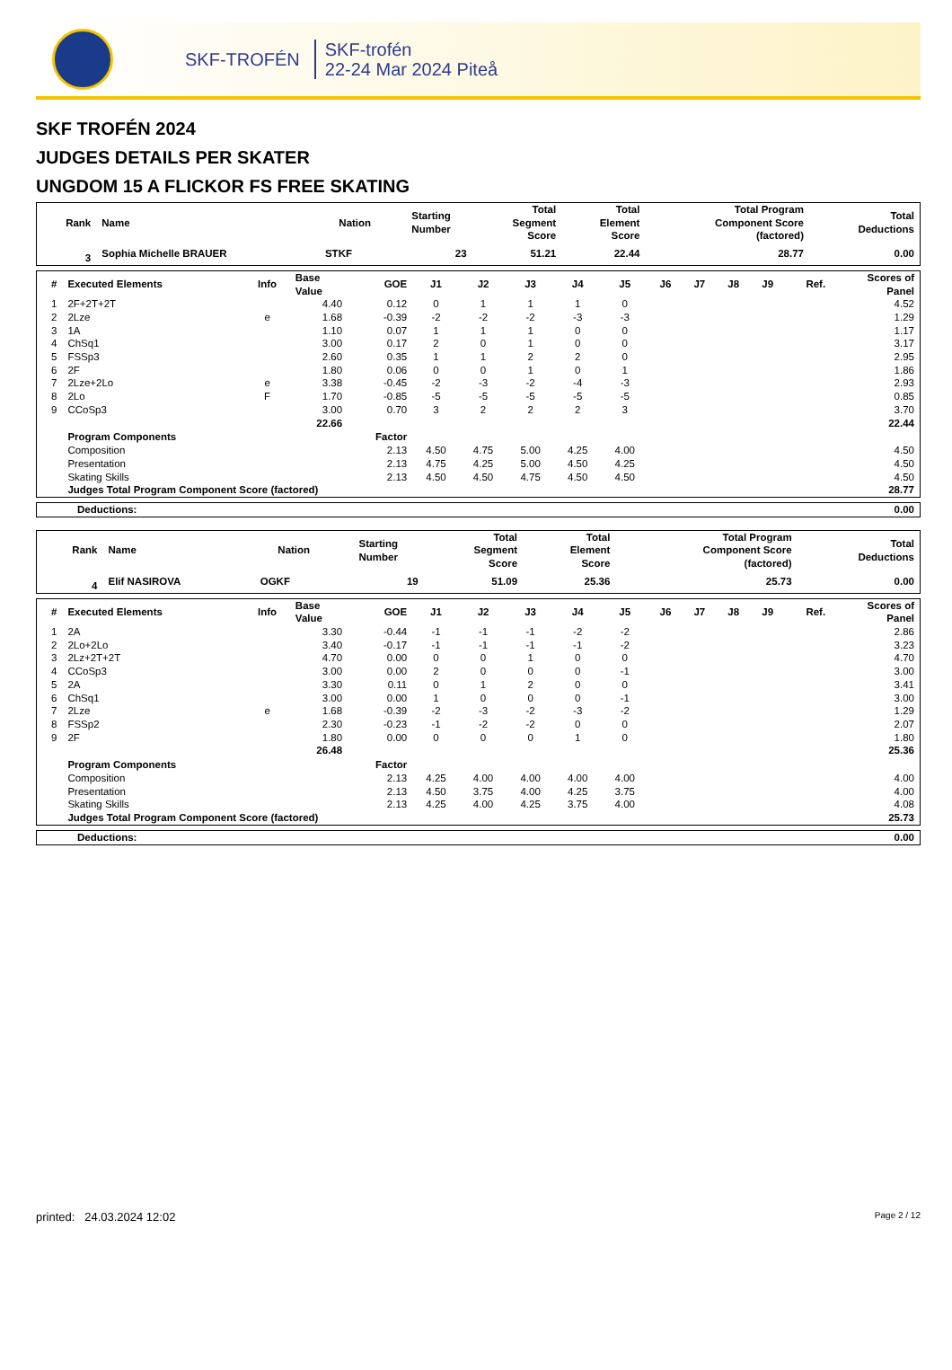SKF-TROFÉN
SKF-trofén
22-24 Mar 2024 Piteå
SKF TROFÉN 2024
JUDGES DETAILS PER SKATER
UNGDOM 15 A FLICKOR FS FREE SKATING
| Rank | Name | Nation | Starting Number | Total Segment Score | Total Element Score | Total Program Component Score (factored) | Total Deductions |
| --- | --- | --- | --- | --- | --- | --- | --- |
| 3 | Sophia Michelle BRAUER | STKF | 23 | 51.21 | 22.44 | 28.77 | 0.00 |
| # | Executed Elements | Info | Base Value | GOE | J1 | J2 | J3 | J4 | J5 | J6 | J7 | J8 | J9 | Ref. | Scores of Panel |
| --- | --- | --- | --- | --- | --- | --- | --- | --- | --- | --- | --- | --- | --- | --- | --- |
| 1 | 2F+2T+2T | | 4.40 | 0.12 | 0 | 1 | 1 | 1 | 0 | | | | | | 4.52 |
| 2 | 2Lze | e | 1.68 | -0.39 | -2 | -2 | -2 | -3 | -3 | | | | | | 1.29 |
| 3 | 1A | | 1.10 | 0.07 | 1 | 1 | 1 | 0 | 0 | | | | | | 1.17 |
| 4 | ChSq1 | | 3.00 | 0.17 | 2 | 0 | 1 | 0 | 0 | | | | | | 3.17 |
| 5 | FSSp3 | | 2.60 | 0.35 | 1 | 1 | 2 | 2 | 0 | | | | | | 2.95 |
| 6 | 2F | | 1.80 | 0.06 | 0 | 0 | 1 | 0 | 1 | | | | | | 1.86 |
| 7 | 2Lze+2Lo | e | 3.38 | -0.45 | -2 | -3 | -2 | -4 | -3 | | | | | | 2.93 |
| 8 | 2Lo | F | 1.70 | -0.85 | -5 | -5 | -5 | -5 | -5 | | | | | | 0.85 |
| 9 | CCoSp3 | | 3.00 | 0.70 | 3 | 2 | 2 | 2 | 3 | | | | | | 3.70 |
| | | | 22.66 | | | | | | | | | | | | 22.44 |
| | Program Components | | | Factor | | | | | | | | | | | |
| | Composition | | | 2.13 | 4.50 | 4.75 | 5.00 | 4.25 | 4.00 | | | | | | 4.50 |
| | Presentation | | | 2.13 | 4.75 | 4.25 | 5.00 | 4.50 | 4.25 | | | | | | 4.50 |
| | Skating Skills | | | 2.13 | 4.50 | 4.50 | 4.75 | 4.50 | 4.50 | | | | | | 4.50 |
| | Judges Total Program Component Score (factored) | | | | | | | | | | | | | | 28.77 |
| Deductions: | 0.00 |
| Rank | Name | Nation | Starting Number | Total Segment Score | Total Element Score | Total Program Component Score (factored) | Total Deductions |
| --- | --- | --- | --- | --- | --- | --- | --- |
| 4 | Elif NASIROVA | OGKF | 19 | 51.09 | 25.36 | 25.73 | 0.00 |
| # | Executed Elements | Info | Base Value | GOE | J1 | J2 | J3 | J4 | J5 | J6 | J7 | J8 | J9 | Ref. | Scores of Panel |
| --- | --- | --- | --- | --- | --- | --- | --- | --- | --- | --- | --- | --- | --- | --- | --- |
| 1 | 2A | | 3.30 | -0.44 | -1 | -1 | -1 | -2 | -2 | | | | | | 2.86 |
| 2 | 2Lo+2Lo | | 3.40 | -0.17 | -1 | -1 | -1 | -1 | -2 | | | | | | 3.23 |
| 3 | 2Lz+2T+2T | | 4.70 | 0.00 | 0 | 0 | 1 | 0 | 0 | | | | | | 4.70 |
| 4 | CCoSp3 | | 3.00 | 0.00 | 2 | 0 | 0 | 0 | -1 | | | | | | 3.00 |
| 5 | 2A | | 3.30 | 0.11 | 0 | 1 | 2 | 0 | 0 | | | | | | 3.41 |
| 6 | ChSq1 | | 3.00 | 0.00 | 1 | 0 | 0 | 0 | -1 | | | | | | 3.00 |
| 7 | 2Lze | e | 1.68 | -0.39 | -2 | -3 | -2 | -3 | -2 | | | | | | 1.29 |
| 8 | FSSp2 | | 2.30 | -0.23 | -1 | -2 | -2 | 0 | 0 | | | | | | 2.07 |
| 9 | 2F | | 1.80 | 0.00 | 0 | 0 | 0 | 1 | 0 | | | | | | 1.80 |
| | | | 26.48 | | | | | | | | | | | | 25.36 |
| | Program Components | | | Factor | | | | | | | | | | | |
| | Composition | | | 2.13 | 4.25 | 4.00 | 4.00 | 4.00 | 4.00 | | | | | | 4.00 |
| | Presentation | | | 2.13 | 4.50 | 3.75 | 4.00 | 4.25 | 3.75 | | | | | | 4.00 |
| | Skating Skills | | | 2.13 | 4.25 | 4.00 | 4.25 | 3.75 | 4.00 | | | | | | 4.08 |
| | Judges Total Program Component Score (factored) | | | | | | | | | | | | | | 25.73 |
| Deductions: | 0.00 |
printed: 24.03.2024 12:02 Page 2 / 12